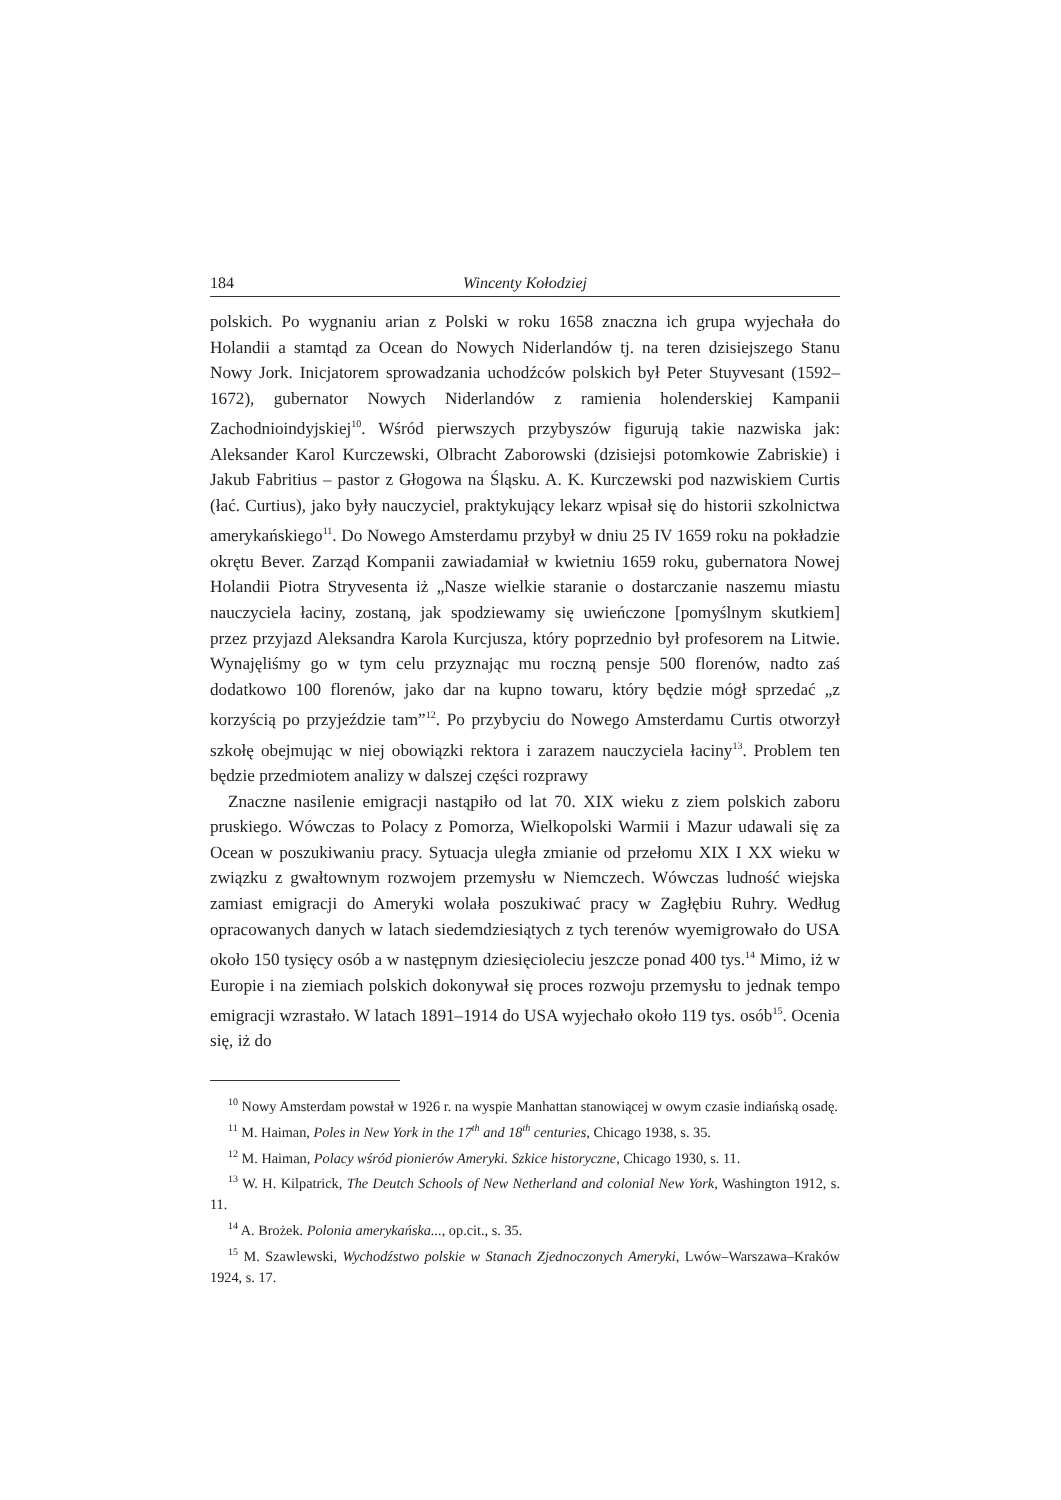184 Wincenty Kołodziej
polskich. Po wygnaniu arian z Polski w roku 1658 znaczna ich grupa wyjechała do Holandii a stamtąd za Ocean do Nowych Niderlandów tj. na teren dzisiejszego Stanu Nowy Jork. Inicjatorem sprowadzania uchodźców polskich był Peter Stuyvesant (1592–1672), gubernator Nowych Niderlandów z ramienia holenderskiej Kampanii Zachodnioindyjskiej<sup>10</sup>. Wśród pierwszych przybyszów figurują takie nazwiska jak: Aleksander Karol Kurczewski, Olbracht Zaborowski (dzisiejsi potomkowie Zabriskie) i Jakub Fabritius – pastor z Głogowa na Śląsku. A. K. Kurczewski pod nazwiskiem Curtis (łać. Curtius), jako były nauczyciel, praktykujący lekarz wpisał się do historii szkolnictwa amerykańskiego<sup>11</sup>. Do Nowego Amsterdamu przybył w dniu 25 IV 1659 roku na pokładzie okrętu Bever. Zarząd Kompanii zawiadamiał w kwietniu 1659 roku, gubernatora Nowej Holandii Piotra Stryvesenta iż „Nasze wielkie staranie o dostarczanie naszemu miastu nauczyciela łaciny, zostaną, jak spodziewamy się uwieńczone [pomyślnym skutkiem] przez przyjazd Aleksandra Karola Kurcjusza, który poprzednio był profesorem na Litwie. Wynajęliśmy go w tym celu przyznając mu roczną pensje 500 florenów, nadto zaś dodatkowo 100 florenów, jako dar na kupno towaru, który będzie mógł sprzedać „z korzyścią po przyjeździe tam”<sup>12</sup>. Po przybyciu do Nowego Amsterdamu Curtis otworzył szkołę obejmując w niej obowiązki rektora i zarazem nauczyciela łaciny<sup>13</sup>. Problem ten będzie przedmiotem analizy w dalszej części rozprawy
Znaczne nasilenie emigracji nastąpiło od lat 70. XIX wieku z ziem polskich zaboru pruskiego. Wówczas to Polacy z Pomorza, Wielkopolski Warmii i Mazur udawali się za Ocean w poszukiwaniu pracy. Sytuacja uległa zmianie od przełomu XIX I XX wieku w związku z gwałtownym rozwojem przemysłu w Niemczech. Wówczas ludność wiejska zamiast emigracji do Ameryki wolała poszukiwać pracy w Zagłębiu Ruhry. Według opracowanych danych w latach siedemdziesiątych z tych terenów wyemigrowało do USA około 150 tysięcy osób a w następnym dziesięcioleciu jeszcze ponad 400 tys.<sup>14</sup> Mimo, iż w Europie i na ziemiach polskich dokonywał się proces rozwoju przemysłu to jednak tempo emigracji wzrastało. W latach 1891–1914 do USA wyjechało około 119 tys. osób<sup>15</sup>. Ocenia się, iż do
<sup>10</sup> Nowy Amsterdam powstał w 1926 r. na wyspie Manhattan stanowiącej w owym czasie indiańską osadę.
<sup>11</sup> M. Haiman, Poles in New York in the 17<sup>th</sup> and 18<sup>th</sup> centuries, Chicago 1938, s. 35.
<sup>12</sup> M. Haiman, Polacy wśród pionierów Ameryki. Szkice historyczne, Chicago 1930, s. 11.
<sup>13</sup> W. H. Kilpatrick, The Deutch Schools of New Netherland and colonial New York, Washington 1912, s. 11.
<sup>14</sup> A. Brożek. Polonia amerykańska..., op.cit., s. 35.
<sup>15</sup> M. Szawlewski, Wychodźstwo polskie w Stanach Zjednoczonych Ameryki, Lwów–Warszawa–Kraków 1924, s. 17.